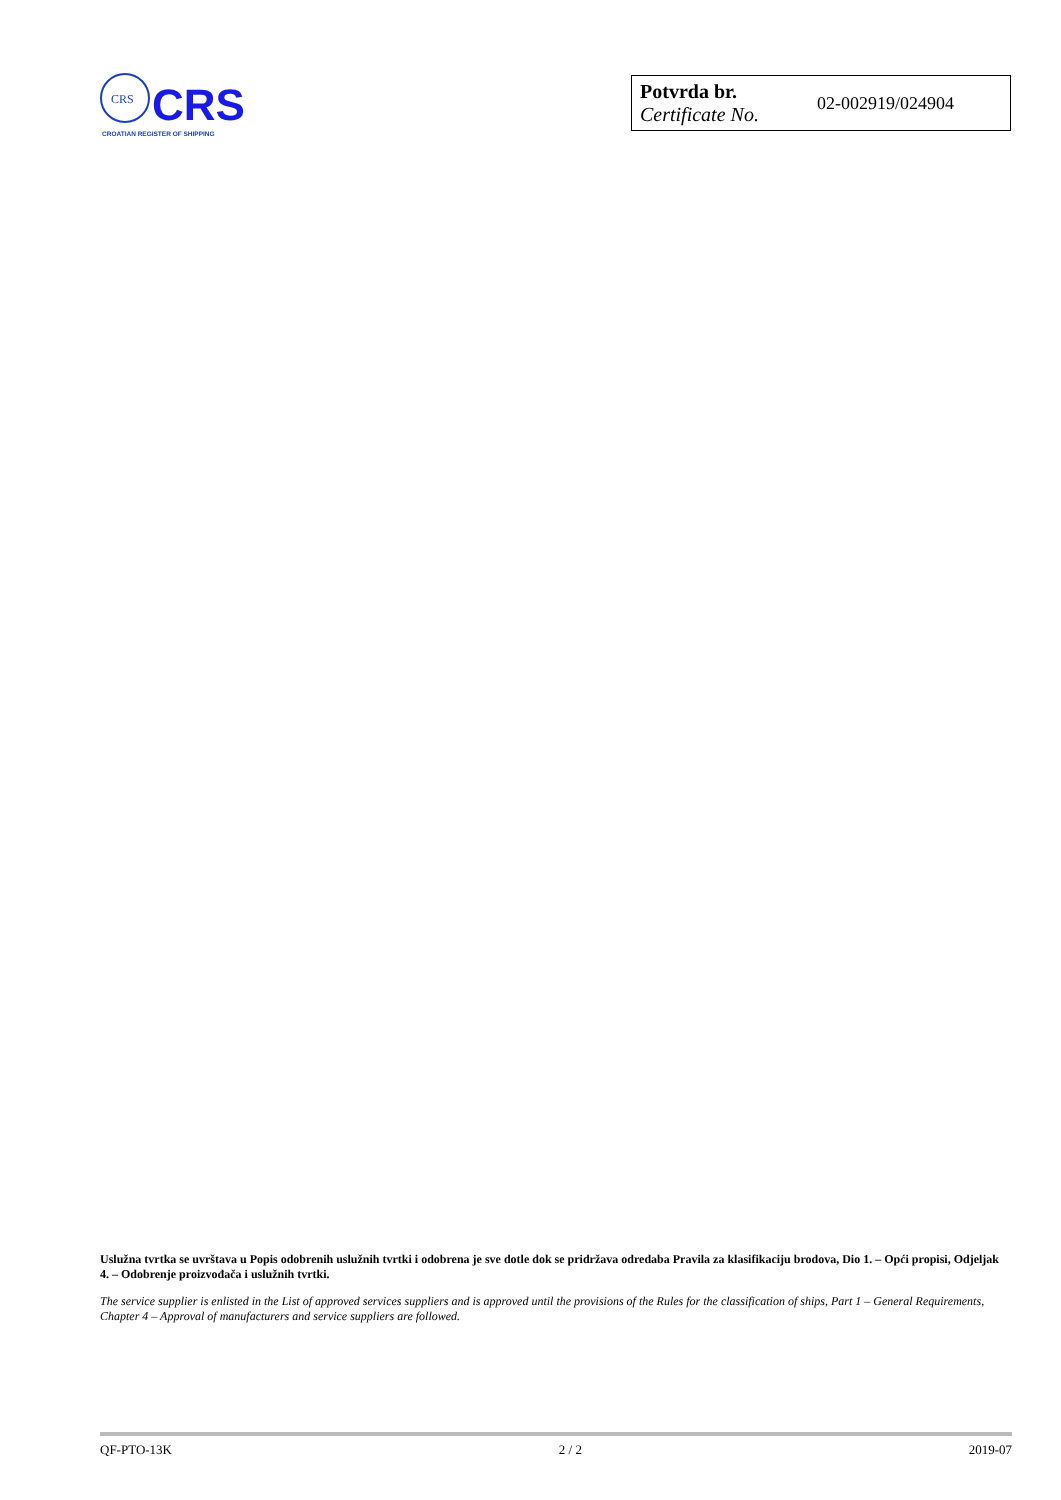CRS
CRS
CROATIAN REGISTER OF SHIPPING
| Potvrda br. Certificate No. | 02-002919/024904 |
Uslužna tvrtka se uvrštava u Popis odobrenih uslužnih tvrtki i odobrena je sve dotle dok se pridržava odredaba Pravila za klasifikaciju brodova, Dio 1. – Opći propisi, Odjeljak 4. – Odobrenje proizvođača i uslužnih tvrtki.
The service supplier is enlisted in the List of approved services suppliers and is approved until the provisions of the Rules for the classification of ships, Part 1 – General Requirements, Chapter 4 – Approval of manufacturers and service suppliers are followed.
QF-PTO-13K 2 / 2 2019-07